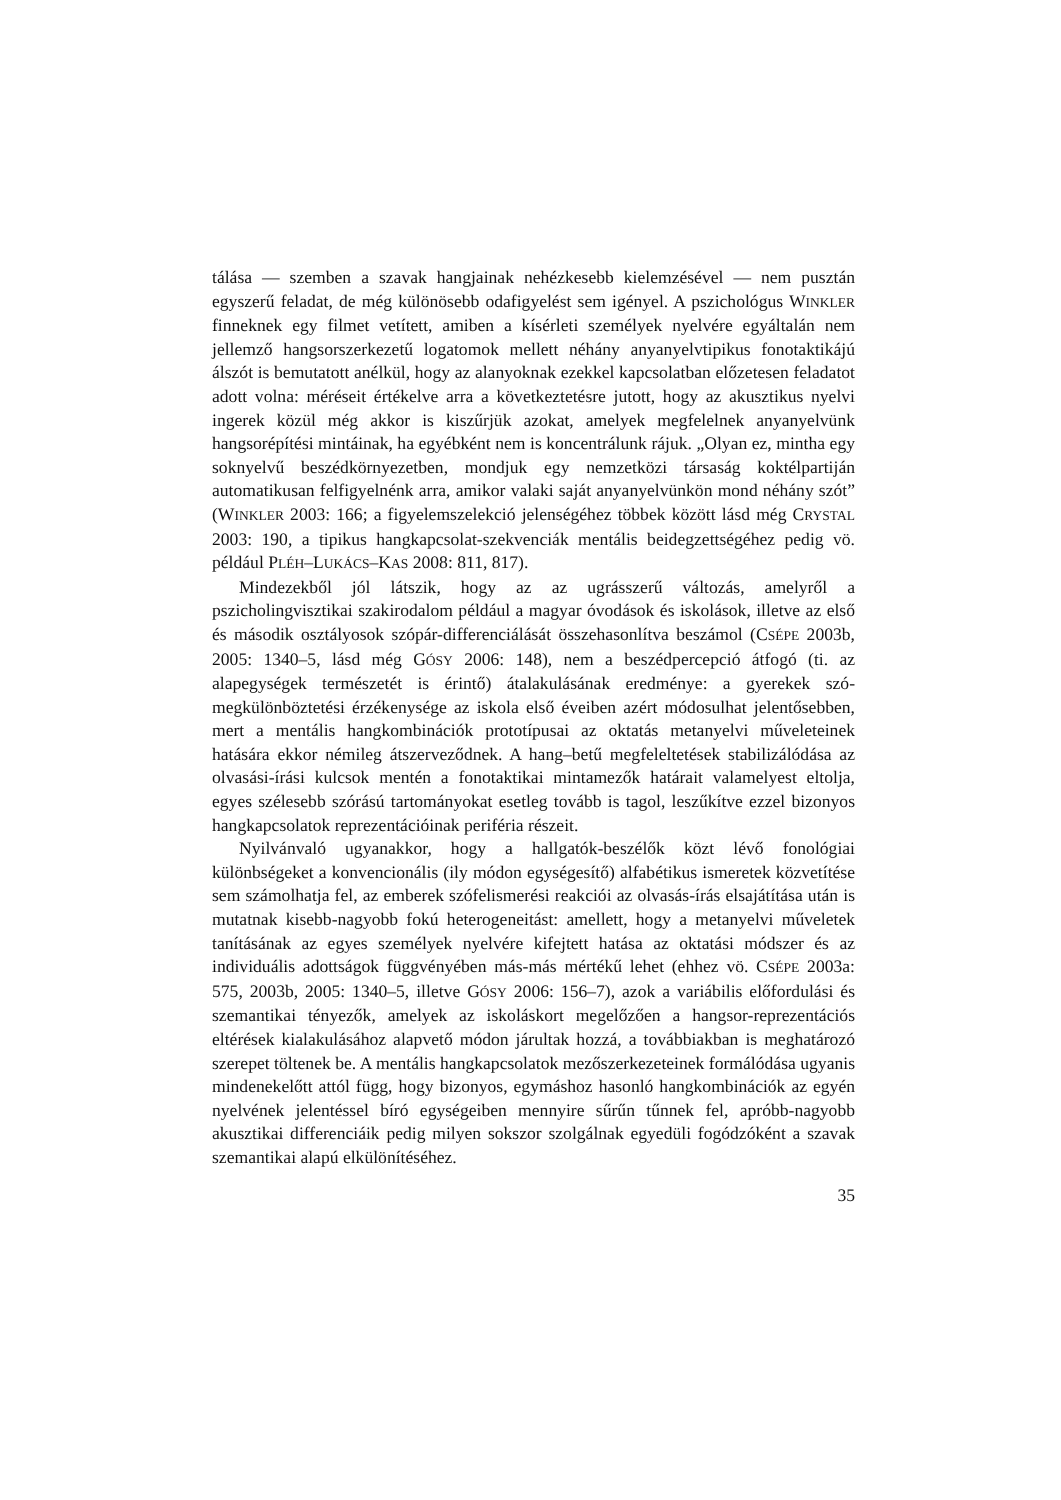tálása — szemben a szavak hangjainak nehézkesebb kielemzésével — nem pusztán egyszerű feladat, de még különösebb odafigyelést sem igényel. A pszichológus WINKLER finneknek egy filmet vetített, amiben a kísérleti személyek nyelvére egyáltalán nem jellemző hangsorszerkezetű logatomok mellett néhány anyanyelvtipikus fonotaktikájú álszót is bemutatott anélkül, hogy az alanyoknak ezekkel kapcsolatban előzetesen feladatot adott volna: méréseit értékelve arra a következtetésre jutott, hogy az akusztikus nyelvi ingerek közül még akkor is kiszűrjük azokat, amelyek megfelelnek anyanyelvünk hangsorépítési mintáinak, ha egyébként nem is koncentrálunk rájuk. „Olyan ez, mintha egy soknyelvű beszédkörnyezetben, mondjuk egy nemzetközi társaság koktélpartiján automatikusan felfigyelnénk arra, amikor valaki saját anyanyelvünkön mond néhány szót” (WINKLER 2003: 166; a figyelemszelekció jelenségéhez többek között lásd még CRYSTAL 2003: 190, a tipikus hangkapcsolat-szekvenciák mentális beidegzettségéhez pedig vö. például PLÉH–LUKÁCS–KAS 2008: 811, 817).
Mindezekből jól látszik, hogy az az ugrásszerű változás, amelyről a pszicholingvisztikai szakirodalom például a magyar óvodások és iskolások, illetve az első és második osztályosok szópár-differenciálását összehasonlítva beszámol (CSÉPE 2003b, 2005: 1340–5, lásd még GÓSY 2006: 148), nem a beszédpercepció átfogó (ti. az alapegységek természetét is érintő) átalakulásának eredménye: a gyerekek szó-megkülönböztetési érzékenysége az iskola első éveiben azért módosulhat jelentősebben, mert a mentális hangkombinációk prototípusai az oktatás metanyelvi műveleteinek hatására ekkor némileg átszerveződnek. A hang–betű megfeleltetések stabilizálódása az olvasási-írási kulcsok mentén a fonotaktikai mintamezők határait valamelyest eltolja, egyes szélesebb szórású tartományokat esetleg tovább is tagol, leszűkítve ezzel bizonyos hangkapcsolatok reprezentációinak periféria részeit.
Nyilvánvaló ugyanakkor, hogy a hallgatók-beszélők közt lévő fonológiai különbségeket a konvencionális (ily módon egységesítő) alfabétikus ismeretek közvetítése sem számolhatja fel, az emberek szófelismerési reakciói az olvasás-írás elsajátítása után is mutatnak kisebb-nagyobb fokú heterogeneitást: amellett, hogy a metanyelvi műveletek tanításának az egyes személyek nyelvére kifejtett hatása az oktatási módszer és az individuális adottságok függvényében más-más mértékű lehet (ehhez vö. CSÉPE 2003a: 575, 2003b, 2005: 1340–5, illetve GÓSY 2006: 156–7), azok a variábilis előfordulási és szemantikai tényezők, amelyek az iskoláskort megelőzően a hangsor-reprezentációs eltérések kialakulásához alapvető módon járultak hozzá, a továbbiakban is meghatározó szerepet töltenek be. A mentális hangkapcsolatok mezőszerkezeteinek formálódása ugyanis mindenekelőtt attól függ, hogy bizonyos, egymáshoz hasonló hangkombinációk az egyén nyelvének jelentéssel bíró egységeiben mennyire sűrűn tűnnek fel, apróbb-nagyobb akusztikai differenciáik pedig milyen sokszor szolgálnak egyedüli fogódzóként a szavak szemantikai alapú elkülönítéséhez.
35